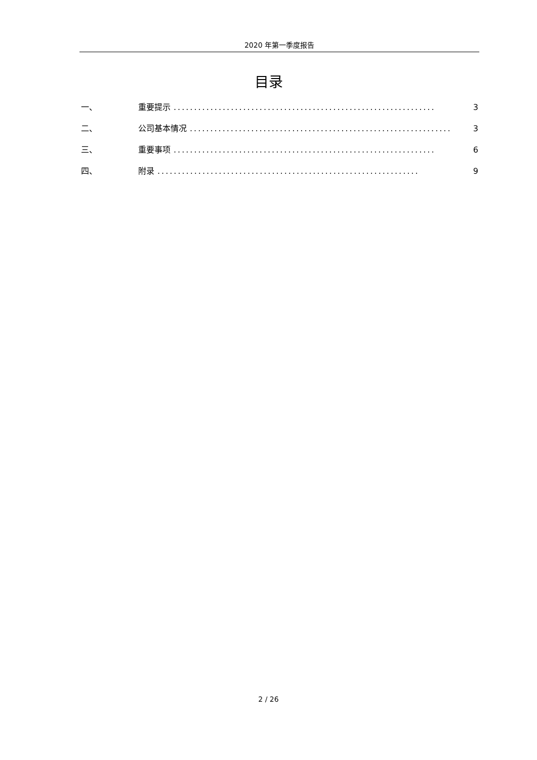2020 年第一季度报告
目录
一、 重要提示................................................................ 3
二、 公司基本情况................................................................ 3
三、 重要事项................................................................ 6
四、 附录................................................................ 9
2 / 26